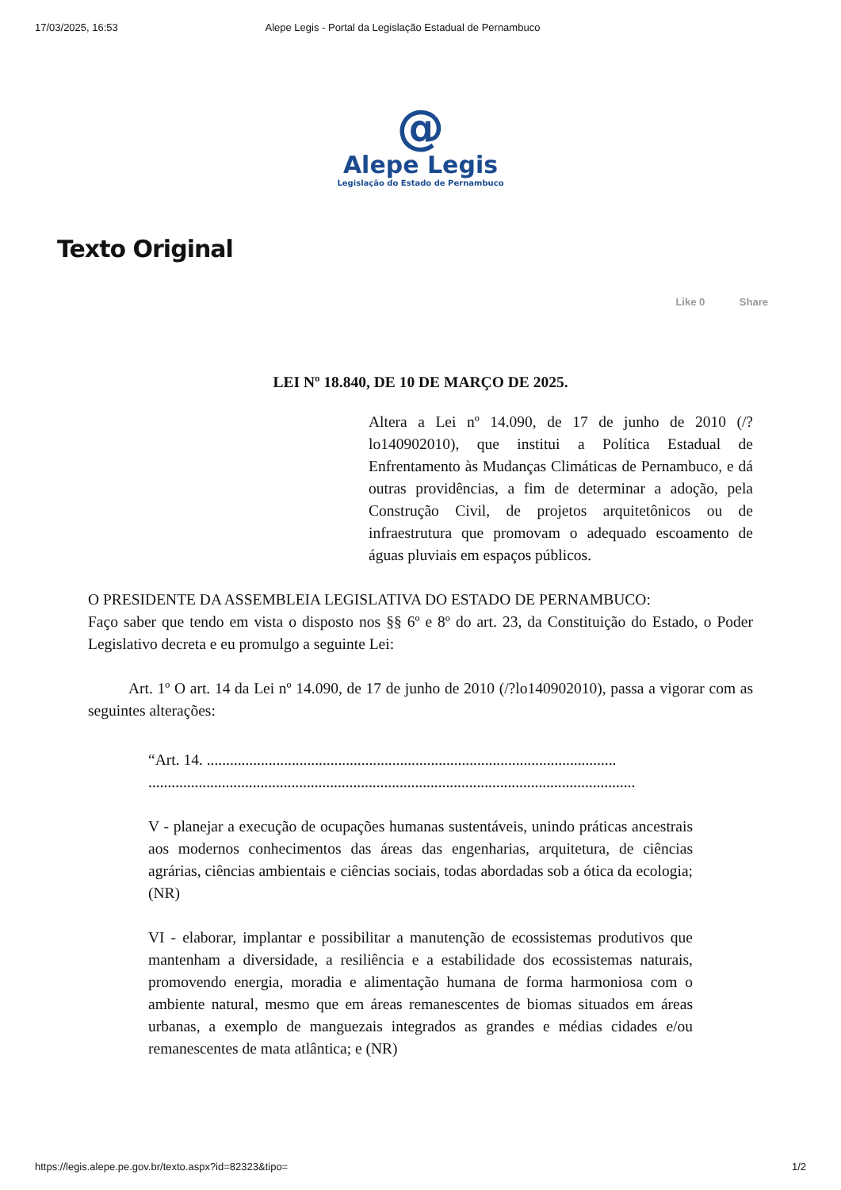17/03/2025, 16:53 Alepe Legis - Portal da Legislação Estadual de Pernambuco
@
Alepe Legis
Legislação do Estado de Pernambuco
Texto Original
Like 0 Share
LEI Nº 18.840, DE 10 DE MARÇO DE 2025.
Altera a Lei nº 14.090, de 17 de junho de 2010 (/?lo140902010), que institui a Política Estadual de Enfrentamento às Mudanças Climáticas de Pernambuco, e dá outras providências, a fim de determinar a adoção, pela Construção Civil, de projetos arquitetônicos ou de infraestrutura que promovam o adequado escoamento de águas pluviais em espaços públicos.
O PRESIDENTE DA ASSEMBLEIA LEGISLATIVA DO ESTADO DE PERNAMBUCO:
Faço saber que tendo em vista o disposto nos §§ 6º e 8º do art. 23, da Constituição do Estado, o Poder Legislativo decreta e eu promulgo a seguinte Lei:
Art. 1º O art. 14 da Lei nº 14.090, de 17 de junho de 2010 (/?lo140902010), passa a vigorar com as seguintes alterações:
“Art. 14. ..........................................................................................................
..............................................................................................................................
V - planejar a execução de ocupações humanas sustentáveis, unindo práticas ancestrais aos modernos conhecimentos das áreas das engenharias, arquitetura, de ciências agrárias, ciências ambientais e ciências sociais, todas abordadas sob a ótica da ecologia; (NR)
VI - elaborar, implantar e possibilitar a manutenção de ecossistemas produtivos que mantenham a diversidade, a resiliência e a estabilidade dos ecossistemas naturais, promovendo energia, moradia e alimentação humana de forma harmoniosa com o ambiente natural, mesmo que em áreas remanescentes de biomas situados em áreas urbanas, a exemplo de manguezais integrados as grandes e médias cidades e/ou remanescentes de mata atlântica; e (NR)
https://legis.alepe.pe.gov.br/texto.aspx?id=82323&tipo= 1/2